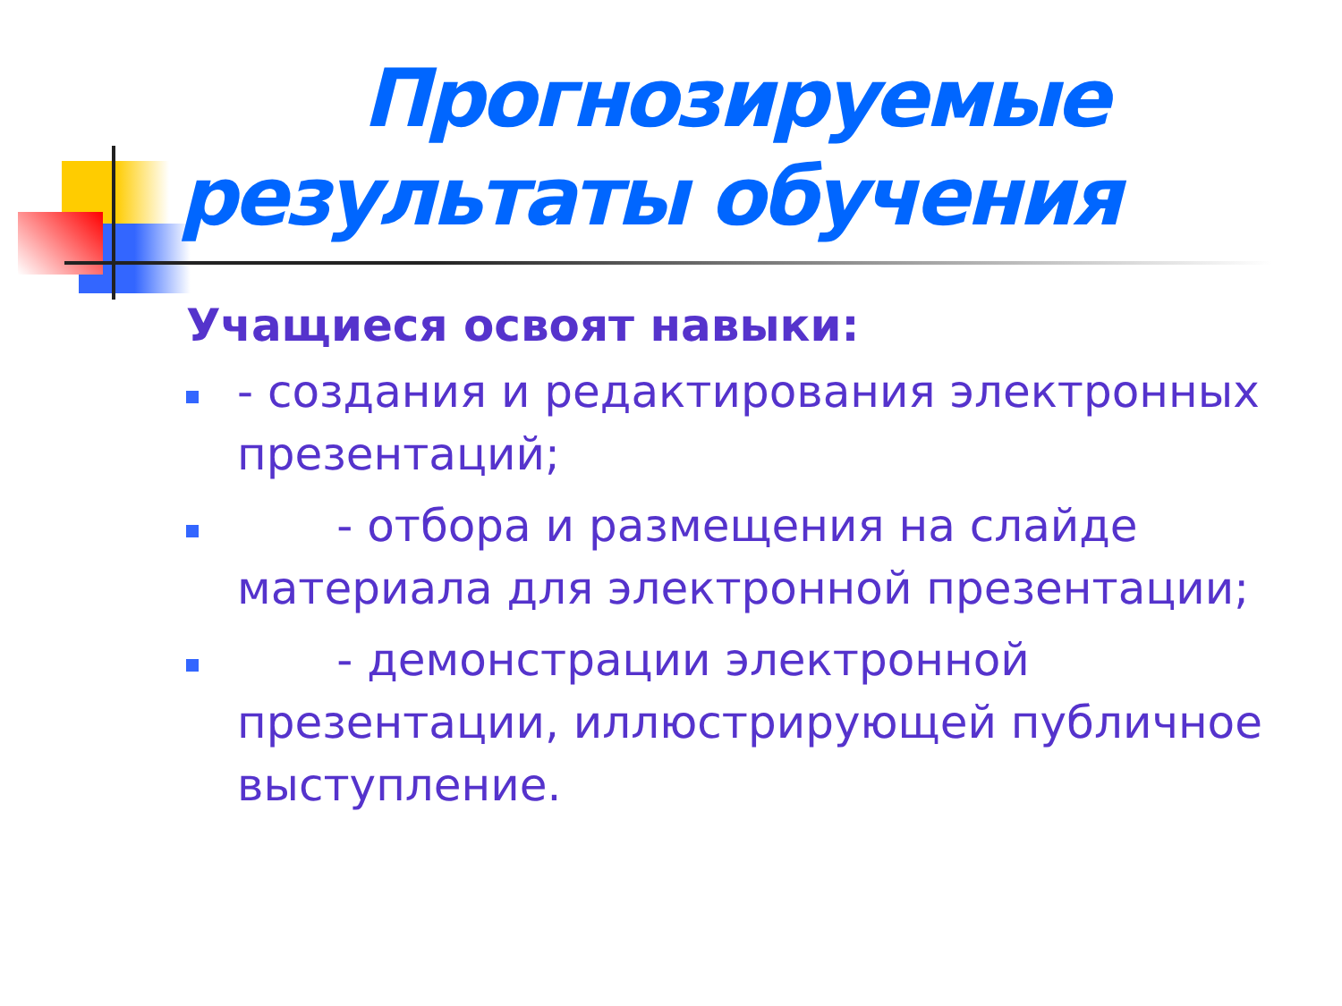Прогнозируемые
результаты обучения
Учащиеся освоят навыки:
- создания и редактирования электронных презентаций;
- отбора и размещения на слайде материала для электронной презентации;
- демонстрации электронной презентации, иллюстрирующей публичное выступление.